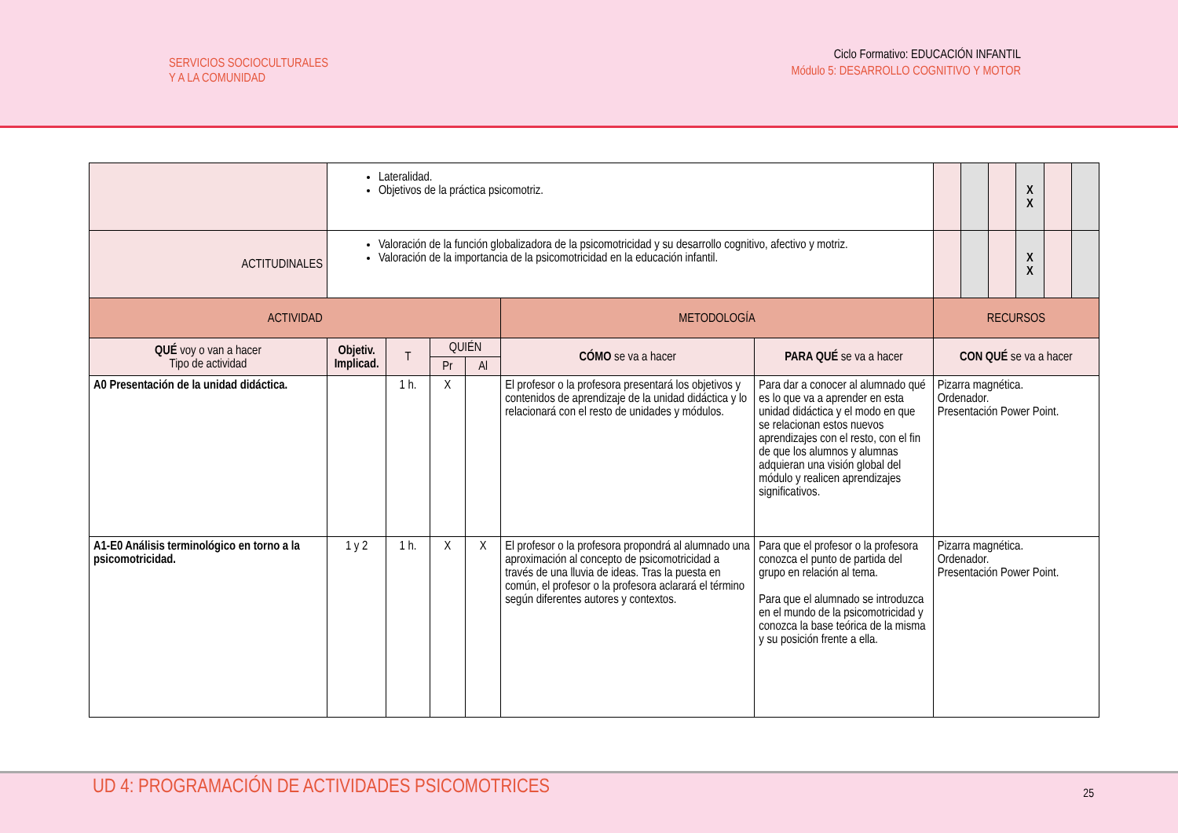SERVICIOS SOCIOCULTURALES
Y A LA COMUNIDAD
Ciclo Formativo: EDUCACIÓN INFANTIL
Módulo 5: DESARROLLO COGNITIVO Y MOTOR
| | Lateralidad. Objetivos de la práctica psicomotriz. | | | | | | | | | X X | | |
| ACTITUDINALES | Valoración de la función globalizadora de la psicomotricidad y su desarrollo cognitivo, afectivo y motriz. Valoración de la importancia de la psicomotricidad en la educación infantil. | | | | | | | | | X X | | |
| ACTIVIDAD | | | | | METODOLOGÍA | | RECURSOS | | | | | |
| QUÉ voy o van a hacer Tipo de actividad | Objetiv. Implicad. | T | QUIÉN | | CÓMO se va a hacer | PARA QUÉ se va a hacer | CON QUÉ se va a hacer | | | | | |
| | | | Pr | Al | | | | | | | | |
| A0 Presentación de la unidad didáctica. | | 1 h. | X | | El profesor o la profesora presentará los objetivos y contenidos de aprendizaje de la unidad didáctica y lo relacionará con el resto de unidades y módulos. | Para dar a conocer al alumnado qué es lo que va a aprender en esta unidad didáctica y el modo en que se relacionan estos nuevos aprendizajes con el resto, con el fin de que los alumnos y alumnas adquieran una visión global del módulo y realicen aprendizajes significativos. | Pizarra magnética. Ordenador. Presentación Power Point. | | | | | |
| A1-E0 Análisis terminológico en torno a la psicomotricidad. | 1 y 2 | 1 h. | X | X | El profesor o la profesora propondrá al alumnado una aproximación al concepto de psicomotricidad a través de una lluvia de ideas. Tras la puesta en común, el profesor o la profesora aclarará el término según diferentes autores y contextos. | Para que el profesor o la profesora conozca el punto de partida del grupo en relación al tema. Para que el alumnado se introduzca en el mundo de la psicomotricidad y conozca la base teórica de la misma y su posición frente a ella. | Pizarra magnética. Ordenador. Presentación Power Point. | | | | | |
UD 4: PROGRAMACIÓN DE ACTIVIDADES PSICOMOTRICES
25